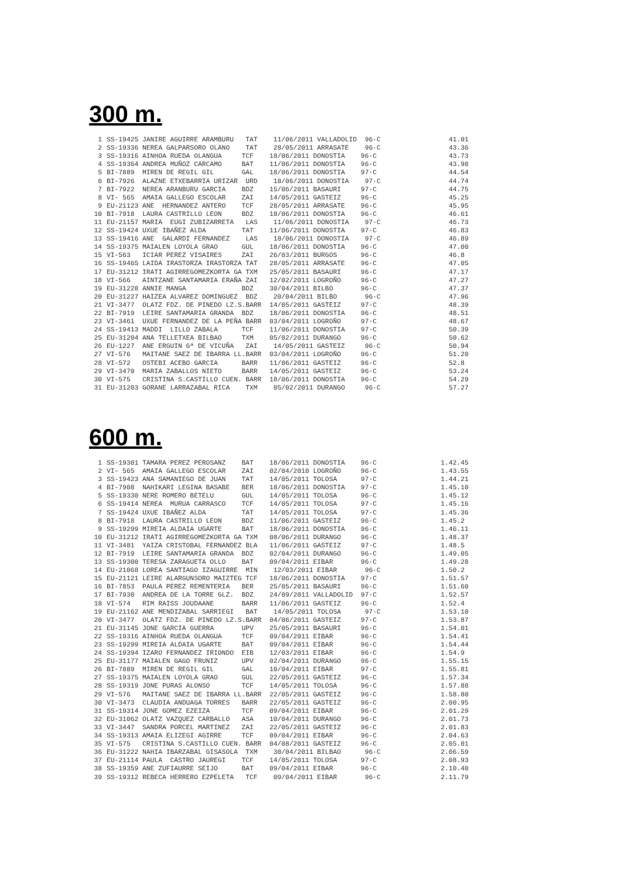300 m.
| 1 | SS-19425 JANIRE AGUIRRE ARAMBURU TAT 11/06/2011 VALLADOLID 96·C | 41.01 |
| 2 | SS-19336 NEREA GALPARSORO OLANO TAT 28/05/2011 ARRASATE 96·C | 43.36 |
| 3 | SS-19316 AINHOA RUEDA OLANGUA TCF 18/06/2011 DONOSTIA 96·C | 43.73 |
| 4 | SS-19364 ANDREA MUÑOZ CARCAMO BAT 11/06/2011 DONOSTIA 96·C | 43.98 |
| 5 | BI-7889 MIREN DE REGIL GIL GAL 18/06/2011 DONOSTIA 97·C | 44.54 |
| 6 | BI-7926 ALAZNE ETXEBARRIA URIZAR URD 18/06/2011 DONOSTIA 97·C | 44.74 |
| 7 | BI-7922 NEREA ARANBURU GARCIA BDZ 15/06/2011 BASAURI 97·C | 44.75 |
| 8 | VI- 565 AMAIA GALLEGO ESCOLAR ZAI 14/05/2011 GASTEIZ 96·C | 45.25 |
| 9 | EU-21123 ANE HERNANDEZ ANTERO TCF 28/05/2011 ARRASATE 96·C | 45.95 |
| 10 | BI-7918 LAURA CASTRILLO LEON BDZ 18/06/2011 DONOSTIA 96·C | 46.61 |
| 11 | EU-21157 MARIA EUGI ZUBIZARRETA LAS 11/06/2011 DONOSTIA 97·C | 46.73 |
| 12 | SS-19424 UXUE IBAÑEZ ALDA TAT 11/06/2011 DONOSTIA 97·C | 46.83 |
| 13 | SS-19416 ANE GALARDI FERNANDEZ LAS 18/06/2011 DONOSTIA 97·C | 46.89 |
| 14 | SS-19375 MAIALEN LOYOLA GRAO GUL 18/06/2011 DONOSTIA 96·C | 47.00 |
| 15 | VI-563 ICIAR PEREZ VISAIRES ZAI 26/03/2011 BURGOS 96·C | 46.8 |
| 16 | SS-19465 LAIDA IRASTORZA IRASTORZA TAT 28/05/2011 ARRASATE 96·C | 47.05 |
| 17 | EU-31212 IRATI AGIRREGOMEZKORTA GA TXM 25/05/2011 BASAURI 96·C | 47.17 |
| 18 | VI-566 AINTZANE SANTAMARIA ERAÑA ZAI 12/02/2011 LOGROÑO 96·C | 47.27 |
| 19 | EU-31228 ANNIE MANGA BDZ 30/04/2011 BILBO 96·C | 47.37 |
| 20 | EU-31227 HAIZEA ALVAREZ DOMINGUEZ BDZ 20/04/2011 BILBO 96·C | 47.96 |
| 21 | VI-3477 OLATZ FDZ. DE PINEDO LZ.S.BARR 14/05/2011 GASTEIZ 97·C | 48.39 |
| 22 | BI-7919 LEIRE SANTAMARIA GRANDA BDZ 18/06/2011 DONOSTIA 96·C | 48.51 |
| 23 | VI-3461 UXUE FERNANDEZ DE LA PEÑA BARR 03/04/2011 LOGROÑO 97·C | 48.67 |
| 24 | SS-19413 MADDI LILLO ZABALA TCF 11/06/2011 DONOSTIA 97·C | 50.39 |
| 25 | EU-31204 ANA TELLETXEA BILBAO TXM 05/02/2011 DURANGO 96·C | 50.62 |
| 26 | EU-1227 ANE ERGUIN Gª DE VICUÑA ZAI 14/05/2011 GASTEIZ 96·C | 50.94 |
| 27 | VI-576 MAITANE SAEZ DE IBARRA LL.BARR 03/04/2011 LOGROÑO 96·C | 51.20 |
| 28 | VI-572 OSTEBI ACEBO GARCIA BARR 11/06/2011 GASTEIZ 96·C | 52.8 |
| 29 | VI-3470 MARIA ZABALLOS NIETO BARR 14/05/2011 GASTEIZ 96·C | 53.24 |
| 30 | VI-575 CRISTINA S.CASTILLO CUEN. BARR 18/06/2011 DONOSTIA 96·C | 54.29 |
| 31 | EU-31203 GORANE LARRAZABAL RICA TXM 05/02/2011 DURANGO 96·C | 57.27 |
600 m.
| 1 | SS-19301 TAMARA PEREZ PEROSANZ BAT 18/06/2011 DONOSTIA 96·C | 1.42.45 |
| 2 | VI- 565 AMAIA GALLEGO ESCOLAR ZAI 02/04/2010 LOGROÑO 96·C | 1.43.55 |
| 3 | SS-19423 ANA SAMANIEGO DE JUAN TAT 14/05/2011 TOLOSA 97·C | 1.44.21 |
| 4 | BI-7908 NAHIKARI LEGINA BASABE BER 18/06/2011 DONOSTIA 97·C | 1.45.10 |
| 5 | SS-19330 NERE ROMERO BETELU GUL 14/05/2011 TOLOSA 96·C | 1.45.12 |
| 6 | SS-19414 NEREA MURUA CARRASCO TCF 14/05/2011 TOLOSA 97·C | 1.45.16 |
| 7 | SS-19424 UXUE IBAÑEZ ALDA TAT 14/05/2011 TOLOSA 97·C | 1.45.36 |
| 8 | BI-7918 LAURA CASTRILLO LEON BDZ 11/06/2011 GASTEIZ 96·C | 1.45.2 |
| 9 | SS-19299 MIREIA ALDAIA UGARTE BAT 18/06/2011 DONOSTIA 96·C | 1.46.11 |
| 10 | EU-31212 IRATI AGIRREGOMEZKORTA GA TXM 08/06/2011 DURANGO 96·C | 1.48.37 |
| 11 | VI-3481 YAIZA CRISTOBAL FERNANDEZ BLA 11/06/2011 GASTEIZ 97·C | 1.48.5 |
| 12 | BI-7919 LEIRE SANTAMARIA GRANDA BDZ 02/04/2011 DURANGO 96·C | 1.49.05 |
| 13 | SS-19300 TERESA ZARAGUETA OLLO BAT 09/04/2011 EIBAR 96·C | 1.49.28 |
| 14 | EU-21068 LOREA SANTIAGO IZAGUIRRE MIN 12/03/2011 EIBAR 96·C | 1.50.2 |
| 15 | EU-21121 LEIRE ALARGUNSORO MAIZTEG TCF 18/06/2011 DONOSTIA 97·C | 1.51.57 |
| 16 | BI-7853 PAULA PEREZ REMENTERIA BER 25/05/2011 BASAURI 96·C | 1.51.60 |
| 17 | BI-7930 ANDREA DE LA TORRE GLZ. BDZ 24/09/2011 VALLADOLID 97·C | 1.52.57 |
| 18 | VI-574 RIM RAISS JOUDAANE BARR 11/06/2011 GASTEIZ 96·C | 1.52.4 |
| 19 | EU-21162 ANE MENDIZABAL SARRIEGI BAT 14/05/2011 TOLOSA 97·C | 1.53.10 |
| 20 | VI-3477 OLATZ FDZ. DE PINEDO LZ.S.BARR 04/06/2011 GASTEIZ 97·C | 1.53.87 |
| 21 | EU-31145 JONE GARCIA GUERRA UPV 25/05/2011 BASAURI 96·C | 1.54.01 |
| 22 | SS-19316 AINHOA RUEDA OLANGUA TCF 09/04/2011 EIBAR 96·C | 1.54.41 |
| 23 | SS-19299 MIREIA ALDAIA UGARTE BAT 09/04/2011 EIBAR 96·C | 1.54.44 |
| 24 | SS-19394 IZARO FERNANDEZ IRIONDO EIB 12/03/2011 EIBAR 96·C | 1.54.9 |
| 25 | EU-31177 MAIALEN GAGO FRUNIZ UPV 02/04/2011 DURANGO 96·C | 1.55.15 |
| 26 | BI-7889 MIREN DE REGIL GIL GAL 10/04/2011 EIBAR 97·C | 1.55.81 |
| 27 | SS-19375 MAIALEN LOYOLA GRAO GUL 22/05/2011 GASTEIZ 96·C | 1.57.34 |
| 28 | SS-19319 JONE PURAS ALONSO TCF 14/05/2011 TOLOSA 96·C | 1.57.88 |
| 29 | VI-576 MAITANE SAEZ DE IBARRA LL.BARR 22/05/2011 GASTEIZ 96·C | 1.58.80 |
| 30 | VI-3473 CLAUDIA ANDUAGA TORRES BARR 22/05/2011 GASTEIZ 96·C | 2.00.95 |
| 31 | SS-19314 JONE GOMEZ EZEIZA TCF 09/04/2011 EIBAR 96·C | 2.01.29 |
| 32 | EU-31062 OLATZ VAZQUEZ CARBALLO ASA 10/04/2011 DURANGO 96·C | 2.01.73 |
| 33 | VI-3447 SANDRA PORCEL MARTINEZ ZAI 22/05/2011 GASTEIZ 96·C | 2.01.83 |
| 34 | SS-19313 AMAIA ELIZEGI AGIRRE TCF 09/04/2011 EIBAR 96·C | 2.04.63 |
| 35 | VI-575 CRISTINA S.CASTILLO CUEN. BARR 04/08/2011 GASTEIZ 96·C | 2.05.01 |
| 36 | EU-31222 NAHIA IBARZABAL GISASOLA TXM 30/04/2011 BILBAO 96·C | 2.06.59 |
| 37 | EU-21114 PAULA CASTRO JAUREGI TCF 14/05/2011 TOLOSA 97·C | 2.08.93 |
| 38 | SS-19359 ANE ZUFIAURRE SEIJO BAT 09/04/2011 EIBAR 96·C | 2.10.40 |
| 39 | SS-19312 REBECA HERRERO EZPELETA TCF 09/04/2011 EIBAR 96·C | 2.11.79 |